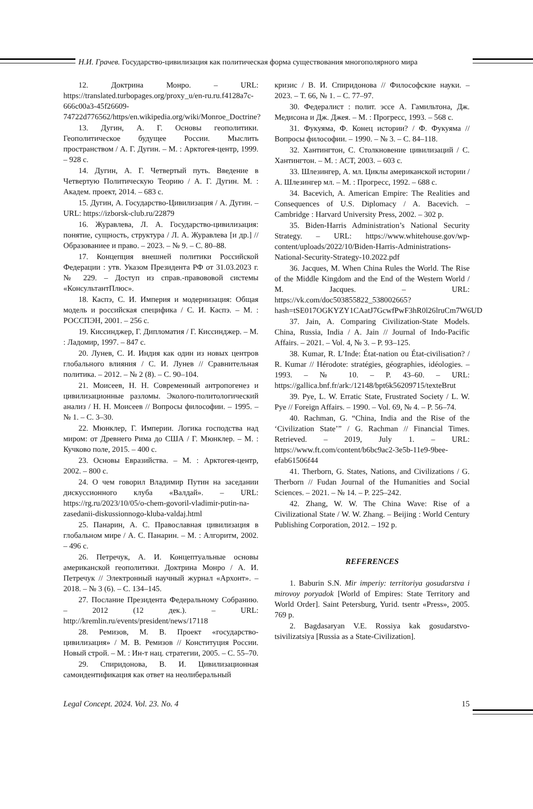Н.И. Грачев. Государство-цивилизация как политическая форма существования многополярного мира
12. Доктрина Монро. – URL: https://translated.turbopages.org/proxy_u/en-ru.ru.f4128a7c-666c00a3-45f26609-74722d776562/https/en.wikipedia.org/wiki/Monroe_Doctrine?
13. Дугин, А. Г. Основы геополитики. Геополитическое будущее России. Мыслить пространством / А. Г. Дугин. – М. : Арктогея-центр, 1999. – 928 с.
14. Дугин, А. Г. Четвертый путь. Введение в Четвертую Политическую Теорию / А. Г. Дугин. М. : Академ. проект, 2014. – 683 с.
15. Дугин, А. Государство-Цивилизация / А. Дугин. – URL: https://izborsk-club.ru/22879
16. Журавлева, Л. А. Государство-цивилизация: понятие, сущность, структура / Л. А. Журавлева [и др.] // Образованиее и право. – 2023. – № 9. – С. 80–88.
17. Концепция внешней политики Российской Федерации : утв. Указом Президента РФ от 31.03.2023 г. № 229. – Доступ из справ.-правововой системы «КонсультантПлюс».
18. Каспэ, С. И. Империя и модернизация: Общая модель и российская специфика / С. И. Каспэ. – М. : РОССПЭН, 2001. – 256 с.
19. Киссинджер, Г. Дипломатия / Г. Киссинджер. – М. : Ладомир, 1997. – 847 с.
20. Лунев, С. И. Индия как один из новых центров глобального влияния / С. И. Лунев // Сравнительная политика. – 2012. – № 2 (8). – С. 90–104.
21. Моисеев, Н. Н. Современный антропогенез и цивилизационные разломы. Эколого-политологический анализ / Н. Н. Моисеев // Вопросы философии. – 1995. – № 1. – С. 3–30.
22. Мюнклер, Г. Империи. Логика господства над миром: от Древнего Рима до США / Г. Мюнклер. – М. : Кучково поле, 2015. – 400 с.
23. Основы Евразийства. – М. : Арктогея-центр, 2002. – 800 с.
24. О чем говорил Владимир Путин на заседании дискуссионного клуба «Валдай». – URL: https://rg.ru/2023/10/05/o-chem-govoril-vladimir-putin-na-zasedanii-diskussionnogo-kluba-valdaj.html
25. Панарин, А. С. Православная цивилизация в глобальном мире / А. С. Панарин. – М. : Алгоритм, 2002. – 496 с.
26. Петречук, А. И. Концептуальные основы американской геополитики. Доктрина Монро / А. И. Петречук // Электронный научный журнал «Архонт». – 2018. – № 3 (6). – С. 134–145.
27. Послание Президента Федеральному Собранию. – 2012 (12 дек.). – URL: http://kremlin.ru/events/president/news/17118
28. Ремизов, М. В. Проект «государство-цивилизация» / М. В. Ремизов // Конституция России. Новый строй. – М. : Ин-т нац. стратегии, 2005. – С. 55–70.
29. Спиридонова, В. И. Цивилизационная самоидентификация как ответ на неолиберальный
кризис / В. И. Спиридонова // Философские науки. – 2023. – Т. 66, № 1. – С. 77–97.
30. Федералист : полит. эссе А. Гамильтона, Дж. Медисона и Дж. Джея. – М. : Прогресс, 1993. – 568 с.
31. Фукуяма, Ф. Конец истории? / Ф. Фукуяма // Вопросы философии. – 1990. – № 3. – С. 84–118.
32. Хантингтон, С. Столкновение цивилизаций / С. Хантингтон. – М. : АСТ, 2003. – 603 с.
33. Шлезингер, А. мл. Циклы американской истории / А. Шлезингер мл. – М. : Прогресс, 1992. – 688 с.
34. Bacevich, A. American Empire: The Realities and Consequences of U.S. Diplomacy / A. Bacevich. – Cambridge : Harvard University Press, 2002. – 302 p.
35. Biden-Harris Administration’s National Security Strategy. – URL: https://www.whitehouse.gov/wp-content/uploads/2022/10/Biden-Harris-Administrations-National-Security-Strategy-10.2022.pdf
36. Jacques, M. When China Rules the World. The Rise of the Middle Kingdom and the End of the Western World / M. Jacques. – URL: https://vk.com/doc503855822_538002665?hash=tSE017OGKYZY1CAatJ7GcwfPwF3hR0l26lruCm7W6UD
37. Jain, A. Comparing Civilization-State Models. China, Russia, India / A. Jain // Journal of Indo-Pacific Affairs. – 2021. – Vol. 4, № 3. – P. 93–125.
38. Kumar, R. L’Inde: État-nation ou État-civilisation? / R. Kumar // Hérodote: stratégies, géographies, idéologies. – 1993. – № 10. – P. 43–60. – URL: https://gallica.bnf.fr/ark:/12148/bpt6k56209715/texteBrut
39. Pye, L. W. Erratic State, Frustrated Society / L. W. Pye // Foreign Affairs. – 1990. – Vol. 69, № 4. – P. 56–74.
40. Rachman, G. “China, India and the Rise of the ‘Civilization State’” / G. Rachman // Financial Times. Retrieved. – 2019, July 1. – URL: https://www.ft.com/content/b6bc9ac2-3e5b-11e9-9bee-efab61506f44
41. Therborn, G. States, Nations, and Civilizations / G. Therborn // Fudan Journal of the Humanities and Social Sciences. – 2021. – № 14. – P. 225–242.
42. Zhang, W. W. The China Wave: Rise of a Civilizational State / W. W. Zhang. – Beijing : World Century Publishing Corporation, 2012. – 192 p.
REFERENCES
1. Baburin S.N. Mir imperiy: territoriya gosudarstva i mirovoy poryadok [World of Empires: State Territory and World Order]. Saint Petersburg, Yurid. tsentr «Press», 2005. 769 p.
2. Bagdasaryan V.E. Rossiya kak gosudarstvo-tsivilizatsiya [Russia as a State-Civilization].
Legal Concept. 2024. Vol. 23. No. 4 15